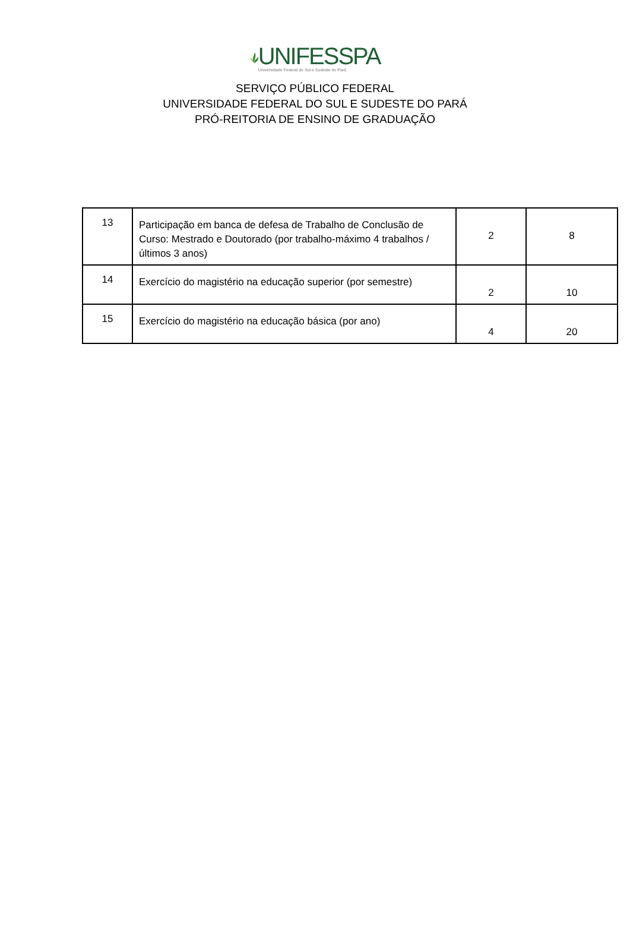UNIFESSPA
Universidade Federal do Sul e Sudeste do Pará
SERVIÇO PÚBLICO FEDERAL
UNIVERSIDADE FEDERAL DO SUL E SUDESTE DO PARÁ
PRÓ-REITORIA DE ENSINO DE GRADUAÇÃO
| 13 | Participação em banca de defesa de Trabalho de Conclusão de Curso: Mestrado e Doutorado (por trabalho-máximo 4 trabalhos /últimos 3 anos) | 2 | 8 |
| 14 | Exercício do magistério na educação superior (por semestre) | 2 | 10 |
| 15 | Exercício do magistério na educação básica (por ano) | 4 | 20 |